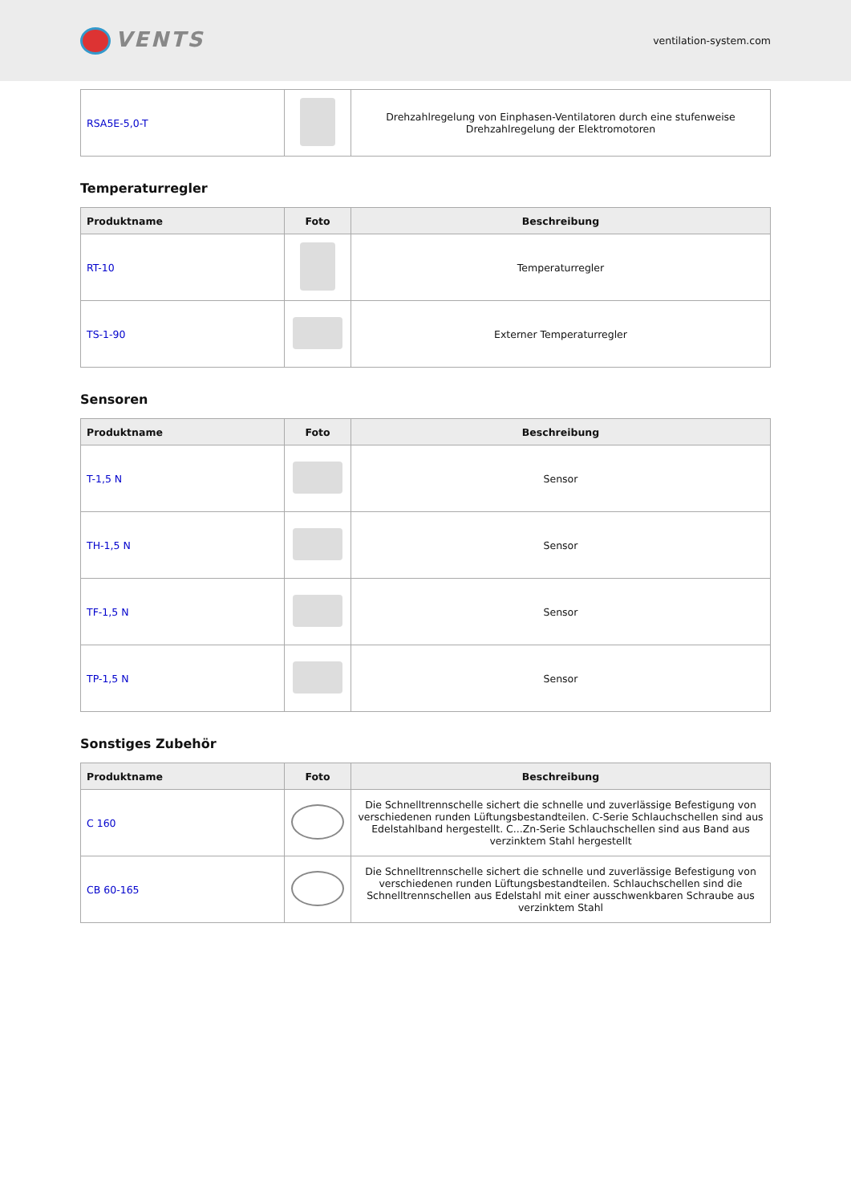VENTS
ventilation-system.com
| RSA5E-5,0-T | | Drehzahlregelung von Einphasen-Ventilatoren durch eine stufenweise Drehzahlregelung der Elektromotoren |
Temperaturregler
| Produktname | Foto | Beschreibung |
| --- | --- | --- |
| RT-10 | | Temperaturregler |
| TS-1-90 | | Externer Temperaturregler |
Sensoren
| Produktname | Foto | Beschreibung |
| --- | --- | --- |
| T-1,5 N | | Sensor |
| TH-1,5 N | | Sensor |
| TF-1,5 N | | Sensor |
| TP-1,5 N | | Sensor |
Sonstiges Zubehör
| Produktname | Foto | Beschreibung |
| --- | --- | --- |
| C 160 | | Die Schnelltrennschelle sichert die schnelle und zuverlässige Befestigung von verschiedenen runden Lüftungsbestandteilen. C-Serie Schlauchschellen sind aus Edelstahlband hergestellt. C...Zn-Serie Schlauchschellen sind aus Band aus verzinktem Stahl hergestellt |
| CB 60-165 | | Die Schnelltrennschelle sichert die schnelle und zuverlässige Befestigung von verschiedenen runden Lüftungsbestandteilen. Schlauchschellen sind die Schnelltrennschellen aus Edelstahl mit einer ausschwenkbaren Schraube aus verzinktem Stahl |